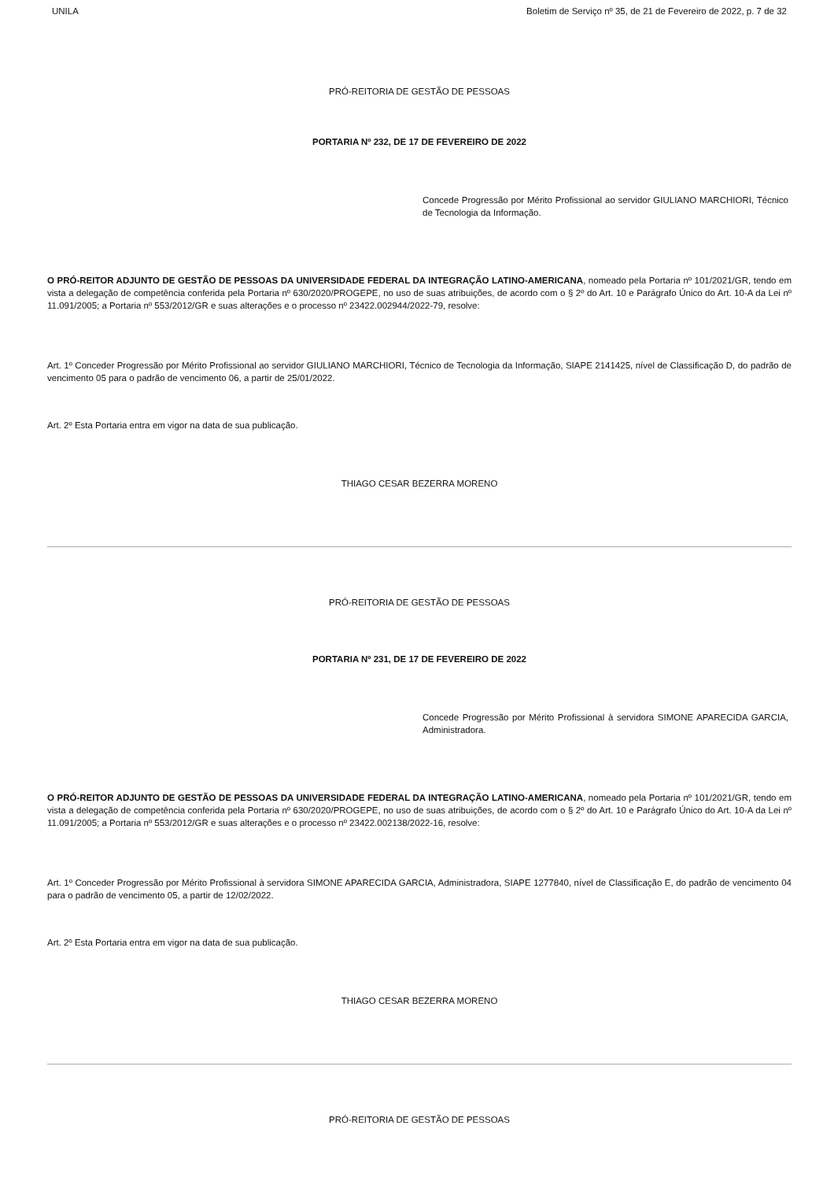UNILA Boletim de Serviço nº 35, de 21 de Fevereiro de 2022, p. 7 de 32
PRÓ-REITORIA DE GESTÃO DE PESSOAS
PORTARIA Nº 232, DE 17 DE FEVEREIRO DE 2022
Concede Progressão por Mérito Profissional ao servidor GIULIANO MARCHIORI, Técnico de Tecnologia da Informação.
O PRÓ-REITOR ADJUNTO DE GESTÃO DE PESSOAS DA UNIVERSIDADE FEDERAL DA INTEGRAÇÃO LATINO-AMERICANA, nomeado pela Portaria nº 101/2021/GR, tendo em vista a delegação de competência conferida pela Portaria nº 630/2020/PROGEPE, no uso de suas atribuições, de acordo com o § 2º do Art. 10 e Parágrafo Único do Art. 10-A da Lei nº 11.091/2005; a Portaria nº 553/2012/GR e suas alterações e o processo nº 23422.002944/2022-79, resolve:
Art. 1º Conceder Progressão por Mérito Profissional ao servidor GIULIANO MARCHIORI, Técnico de Tecnologia da Informação, SIAPE 2141425, nível de Classificação D, do padrão de vencimento 05 para o padrão de vencimento 06, a partir de 25/01/2022.
Art. 2º Esta Portaria entra em vigor na data de sua publicação.
THIAGO CESAR BEZERRA MORENO
PRÓ-REITORIA DE GESTÃO DE PESSOAS
PORTARIA Nº 231, DE 17 DE FEVEREIRO DE 2022
Concede Progressão por Mérito Profissional à servidora SIMONE APARECIDA GARCIA, Administradora.
O PRÓ-REITOR ADJUNTO DE GESTÃO DE PESSOAS DA UNIVERSIDADE FEDERAL DA INTEGRAÇÃO LATINO-AMERICANA, nomeado pela Portaria nº 101/2021/GR, tendo em vista a delegação de competência conferida pela Portaria nº 630/2020/PROGEPE, no uso de suas atribuições, de acordo com o § 2º do Art. 10 e Parágrafo Único do Art. 10-A da Lei nº 11.091/2005; a Portaria nº 553/2012/GR e suas alterações e o processo nº 23422.002138/2022-16, resolve:
Art. 1º Conceder Progressão por Mérito Profissional à servidora SIMONE APARECIDA GARCIA, Administradora, SIAPE 1277840, nível de Classificação E, do padrão de vencimento 04 para o padrão de vencimento 05, a partir de 12/02/2022.
Art. 2º Esta Portaria entra em vigor na data de sua publicação.
THIAGO CESAR BEZERRA MORENO
PRÓ-REITORIA DE GESTÃO DE PESSOAS